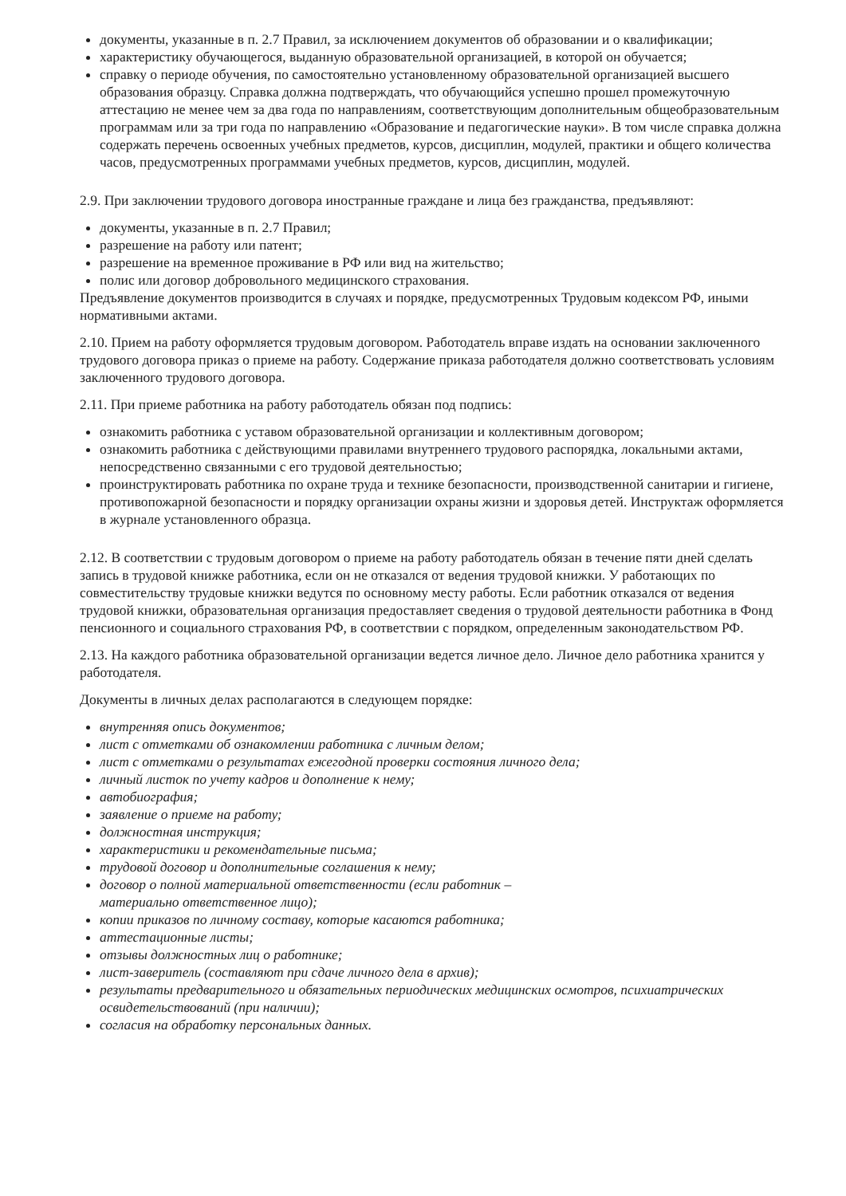документы, указанные в п. 2.7 Правил, за исключением документов об образовании и о квалификации;
характеристику обучающегося, выданную образовательной организацией, в которой он обучается;
справку о периоде обучения, по самостоятельно установленному образовательной организацией высшего образования образцу. Справка должна подтверждать, что обучающийся успешно прошел промежуточную аттестацию не менее чем за два года по направлениям, соответствующим дополнительным общеобразовательным программам или за три года по направлению «Образование и педагогические науки». В том числе справка должна содержать перечень освоенных учебных предметов, курсов, дисциплин, модулей, практики и общего количества часов, предусмотренных программами учебных предметов, курсов, дисциплин, модулей.
2.9. При заключении трудового договора иностранные граждане и лица без гражданства, предъявляют:
документы, указанные в п. 2.7 Правил;
разрешение на работу или патент;
разрешение на временное проживание в РФ или вид на жительство;
полис или договор добровольного медицинского страхования.
Предъявление документов производится в случаях и порядке, предусмотренных Трудовым кодексом РФ, иными нормативными актами.
2.10. Прием на работу оформляется трудовым договором. Работодатель вправе издать на основании заключенного трудового договора приказ о приеме на работу. Содержание приказа работодателя должно соответствовать условиям заключенного трудового договора.
2.11. При приеме работника на работу работодатель обязан под подпись:
ознакомить работника с уставом образовательной организации и коллективным договором;
ознакомить работника с действующими правилами внутреннего трудового распорядка, локальными актами, непосредственно связанными с его трудовой деятельностью;
проинструктировать работника по охране труда и технике безопасности, производственной санитарии и гигиене, противопожарной безопасности и порядку организации охраны жизни и здоровья детей. Инструктаж оформляется в журнале установленного образца.
2.12. В соответствии с трудовым договором о приеме на работу работодатель обязан в течение пяти дней сделать запись в трудовой книжке работника, если он не отказался от ведения трудовой книжки. У работающих по совместительству трудовые книжки ведутся по основному месту работы. Если работник отказался от ведения трудовой книжки, образовательная организация предоставляет сведения о трудовой деятельности работника в Фонд пенсионного и социального страхования РФ, в соответствии с порядком, определенным законодательством РФ.
2.13. На каждого работника образовательной организации ведется личное дело. Личное дело работника хранится у работодателя.
Документы в личных делах располагаются в следующем порядке:
внутренняя опись документов;
лист с отметками об ознакомлении работника с личным делом;
лист с отметками о результатах ежегодной проверки состояния личного дела;
личный листок по учету кадров и дополнение к нему;
автобиография;
заявление о приеме на работу;
должностная инструкция;
характеристики и рекомендательные письма;
трудовой договор и дополнительные соглашения к нему;
договор о полной материальной ответственности (если работник –
материально ответственное лицо);
копии приказов по личному составу, которые касаются работника;
аттестационные листы;
отзывы должностных лиц о работнике;
лист-заверитель (составляют при сдаче личного дела в архив);
результаты предварительного и обязательных периодических медицинских осмотров, психиатрических освидетельствований (при наличии);
согласия на обработку персональных данных.